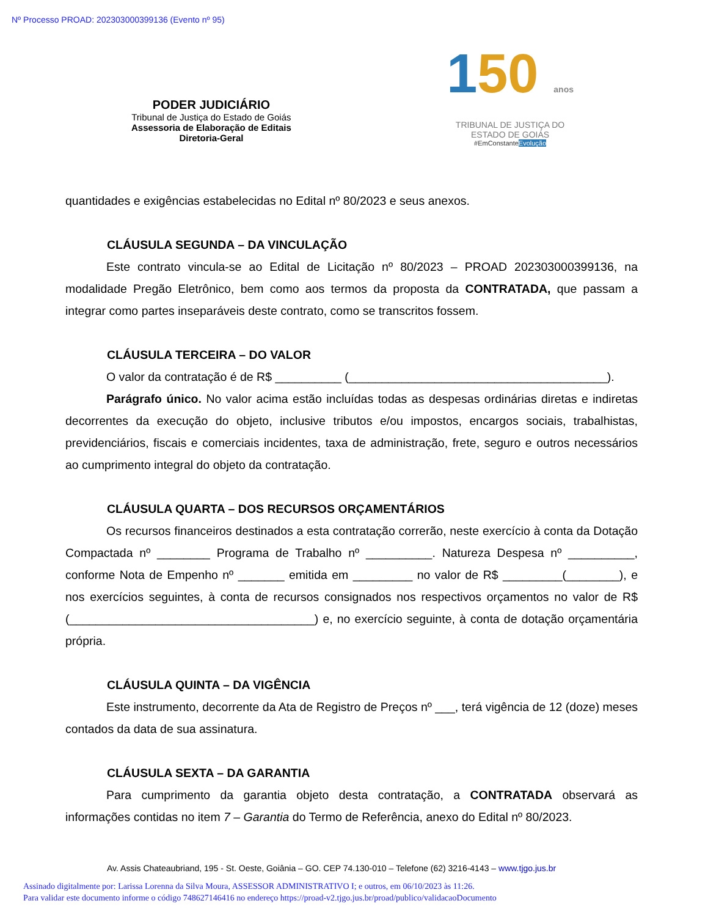Nº Processo PROAD: 202303000399136 (Evento nº 95)
PODER JUDICIÁRIO
Tribunal de Justiça do Estado de Goiás
Assessoria de Elaboração de Editais
Diretoria-Geral
150 anos
TRIBUNAL DE JUSTIÇA DO
ESTADO DE GOIÁS
#EmConstanteEvolução
quantidades e exigências estabelecidas no Edital nº 80/2023 e seus anexos.
CLÁUSULA SEGUNDA – DA VINCULAÇÃO
Este contrato vincula-se ao Edital de Licitação nº 80/2023 – PROAD 202303000399136, na modalidade Pregão Eletrônico, bem como aos termos da proposta da CONTRATADA, que passam a integrar como partes inseparáveis deste contrato, como se transcritos fossem.
CLÁUSULA TERCEIRA – DO VALOR
O valor da contratação é de R$ __________ (_______________________________________).
Parágrafo único. No valor acima estão incluídas todas as despesas ordinárias diretas e indiretas decorrentes da execução do objeto, inclusive tributos e/ou impostos, encargos sociais, trabalhistas, previdenciários, fiscais e comerciais incidentes, taxa de administração, frete, seguro e outros necessários ao cumprimento integral do objeto da contratação.
CLÁUSULA QUARTA – DOS RECURSOS ORÇAMENTÁRIOS
Os recursos financeiros destinados a esta contratação correrão, neste exercício à conta da Dotação Compactada nº ________ Programa de Trabalho nº __________. Natureza Despesa nº __________, conforme Nota de Empenho nº _______ emitida em _________ no valor de R$ _________(________), e nos exercícios seguintes, à conta de recursos consignados nos respectivos orçamentos no valor de R$ (_____________________________________) e, no exercício seguinte, à conta de dotação orçamentária própria.
CLÁUSULA QUINTA – DA VIGÊNCIA
Este instrumento, decorrente da Ata de Registro de Preços nº ___, terá vigência de 12 (doze) meses contados da data de sua assinatura.
CLÁUSULA SEXTA – DA GARANTIA
Para cumprimento da garantia objeto desta contratação, a CONTRATADA observará as informações contidas no item 7 – Garantia do Termo de Referência, anexo do Edital nº 80/2023.
Av. Assis Chateaubriand, 195 - St. Oeste, Goiânia – GO. CEP 74.130-010 – Telefone (62) 3216-4143 – www.tjgo.jus.br
Assinado digitalmente por: Larissa Lorenna da Silva Moura, ASSESSOR ADMINISTRATIVO I; e outros, em 06/10/2023 às 11:26.
Para validar este documento informe o código 748627146416 no endereço https://proad-v2.tjgo.jus.br/proad/publico/validacaoDocumento